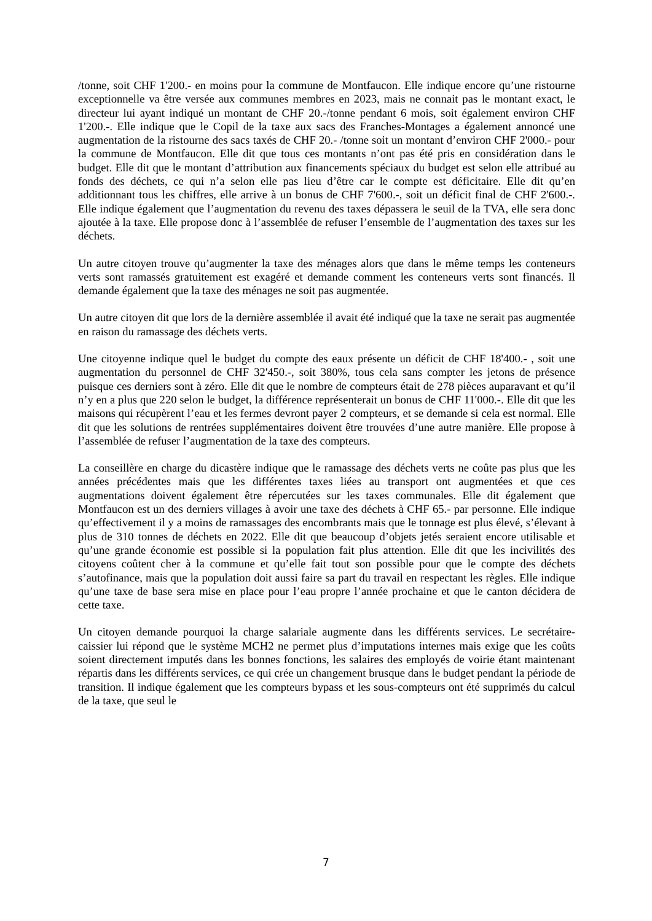/tonne, soit CHF 1'200.- en moins pour la commune de Montfaucon. Elle indique encore qu’une ristourne exceptionnelle va être versée aux communes membres en 2023, mais ne connait pas le montant exact, le directeur lui ayant indiqué un montant de CHF 20.-/tonne pendant 6 mois, soit également environ CHF 1'200.-. Elle indique que le Copil de la taxe aux sacs des Franches-Montages a également annoncé une augmentation de la ristourne des sacs taxés de CHF 20.- /tonne soit un montant d’environ CHF 2'000.- pour la commune de Montfaucon. Elle dit que tous ces montants n’ont pas été pris en considération dans le budget. Elle dit que le montant d’attribution aux financements spéciaux du budget est selon elle attribué au fonds des déchets, ce qui n’a selon elle pas lieu d’être car le compte est déficitaire. Elle dit qu’en additionnant tous les chiffres, elle arrive à un bonus de CHF 7'600.-, soit un déficit final de CHF 2'600.-. Elle indique également que l’augmentation du revenu des taxes dépassera le seuil de la TVA, elle sera donc ajoutée à la taxe. Elle propose donc à l’assemblée de refuser l’ensemble de l’augmentation des taxes sur les déchets.
Un autre citoyen trouve qu’augmenter la taxe des ménages alors que dans le même temps les conteneurs verts sont ramassés gratuitement est exagéré et demande comment les conteneurs verts sont financés. Il demande également que la taxe des ménages ne soit pas augmentée.
Un autre citoyen dit que lors de la dernière assemblée il avait été indiqué que la taxe ne serait pas augmentée en raison du ramassage des déchets verts.
Une citoyenne indique quel le budget du compte des eaux présente un déficit de CHF 18'400.- , soit une augmentation du personnel de CHF 32'450.-, soit 380%, tous cela sans compter les jetons de présence puisque ces derniers sont à zéro. Elle dit que le nombre de compteurs était de 278 pièces auparavant et qu’il n’y en a plus que 220 selon le budget, la différence représenterait un bonus de CHF 11'000.-. Elle dit que les maisons qui récupèrent l’eau et les fermes devront payer 2 compteurs, et se demande si cela est normal. Elle dit que les solutions de rentrées supplémentaires doivent être trouvées d’une autre manière. Elle propose à l’assemblée de refuser l’augmentation de la taxe des compteurs.
La conseillère en charge du dicastère indique que le ramassage des déchets verts ne coûte pas plus que les années précédentes mais que les différentes taxes liées au transport ont augmentées et que ces augmentations doivent également être répercutées sur les taxes communales. Elle dit également que Montfaucon est un des derniers villages à avoir une taxe des déchets à CHF 65.- par personne. Elle indique qu’effectivement il y a moins de ramassages des encombrants mais que le tonnage est plus élevé, s’élevant à plus de 310 tonnes de déchets en 2022. Elle dit que beaucoup d’objets jetés seraient encore utilisable et qu’une grande économie est possible si la population fait plus attention. Elle dit que les incivilités des citoyens coûtent cher à la commune et qu’elle fait tout son possible pour que le compte des déchets s’autofinance, mais que la population doit aussi faire sa part du travail en respectant les règles. Elle indique qu’une taxe de base sera mise en place pour l’eau propre l’année prochaine et que le canton décidera de cette taxe.
Un citoyen demande pourquoi la charge salariale augmente dans les différents services. Le secrétaire-caissier lui répond que le système MCH2 ne permet plus d’imputations internes mais exige que les coûts soient directement imputés dans les bonnes fonctions, les salaires des employés de voirie étant maintenant répartis dans les différents services, ce qui crée un changement brusque dans le budget pendant la période de transition. Il indique également que les compteurs bypass et les sous-compteurs ont été supprimés du calcul de la taxe, que seul le
7